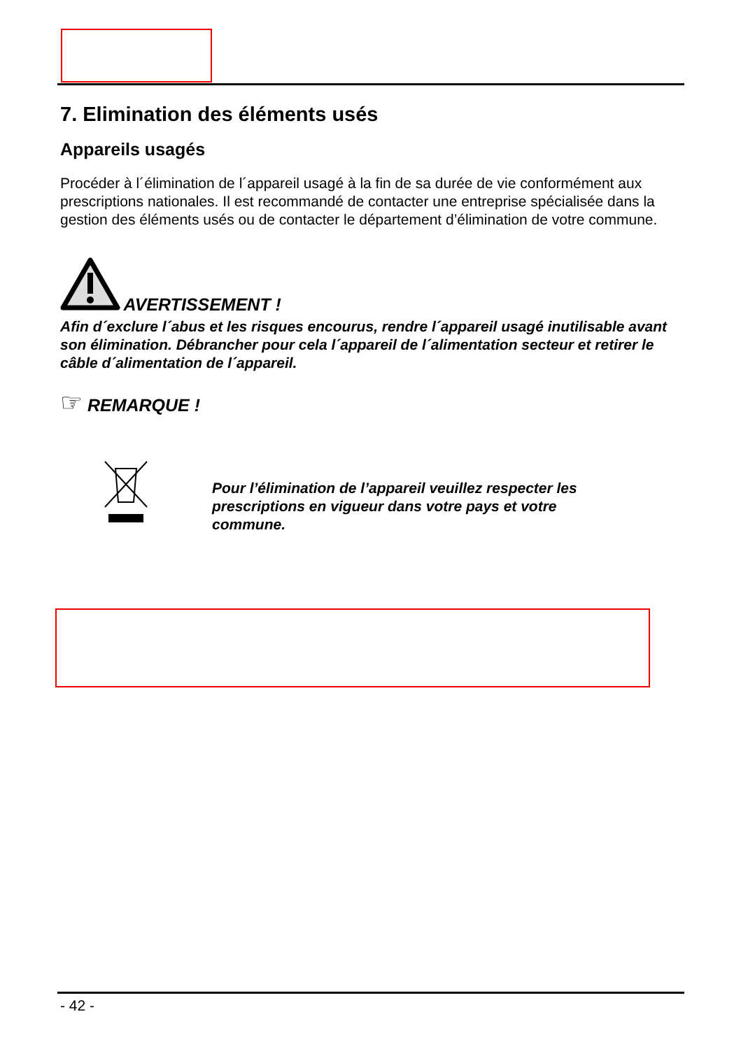7. Elimination des éléments usés
Appareils usagés
Procéder à l´élimination de l´appareil usagé à la fin de sa durée de vie conformément aux prescriptions nationales. Il est recommandé de contacter une entreprise spécialisée dans la gestion des éléments usés ou de contacter le département d’élimination de votre commune.
AVERTISSEMENT !
Afin d´exclure l´abus et les risques encourus, rendre l´appareil usagé inutilisable avant son élimination. Débrancher pour cela l´appareil de l´alimentation secteur et retirer le câble d´alimentation de l´appareil.
☞ REMARQUE !
Pour l’élimination de l’appareil veuillez respecter les prescriptions en vigueur dans votre pays et votre commune.
- 42 -